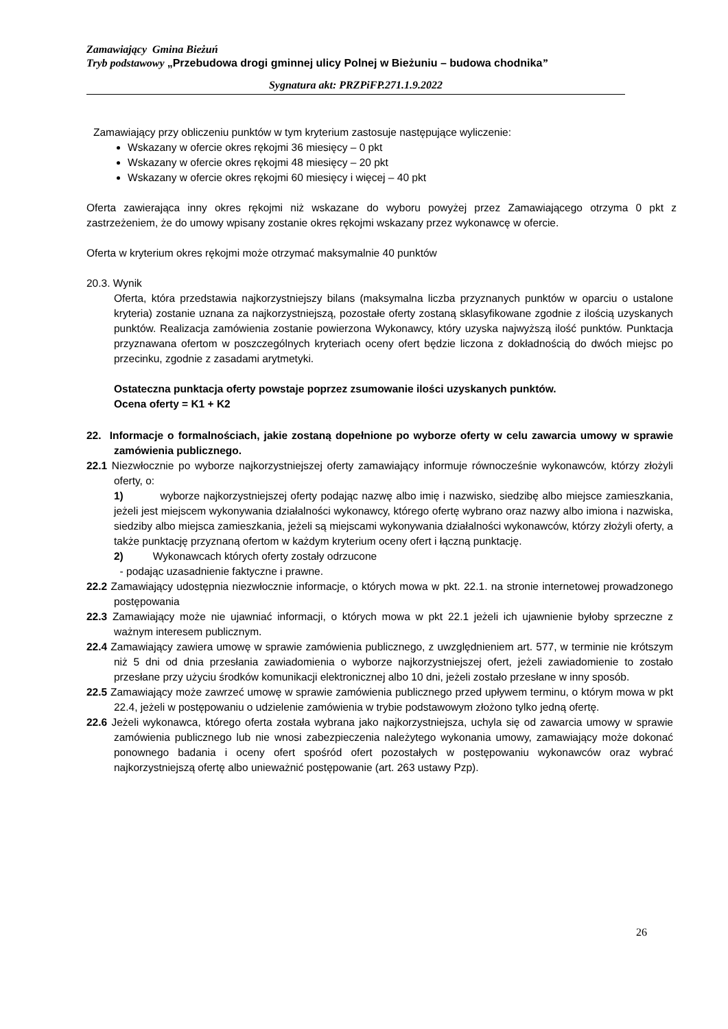Zamawiający Gmina Bieżuń
Tryb podstawowy „Przebudowa drogi gminnej ulicy Polnej w Bieżuniu – budowa chodnika”
Sygnatura akt: PRZPiFP.271.1.9.2022
Zamawiający przy obliczeniu punktów w tym kryterium zastosuje następujące wyliczenie:
Wskazany w ofercie okres rękojmi 36 miesięcy – 0 pkt
Wskazany w ofercie okres rękojmi 48 miesięcy – 20 pkt
Wskazany w ofercie okres rękojmi 60 miesięcy i więcej – 40 pkt
Oferta zawierająca inny okres rękojmi niż wskazane do wyboru powyżej przez Zamawiającego otrzyma 0 pkt z zastrzeżeniem, że do umowy wpisany zostanie okres rękojmi wskazany przez wykonawcę w ofercie.
Oferta w kryterium okres rękojmi może otrzymać maksymalnie 40 punktów
20.3. Wynik
Oferta, która przedstawia najkorzystniejszy bilans (maksymalna liczba przyznanych punktów w oparciu o ustalone kryteria) zostanie uznana za najkorzystniejszą, pozostałe oferty zostaną sklasyfikowane zgodnie z ilością uzyskanych punktów. Realizacja zamówienia zostanie powierzona Wykonawcy, który uzyska najwyższą ilość punktów. Punktacja przyznawana ofertom w poszczególnych kryteriach oceny ofert będzie liczona z dokładnością do dwóch miejsc po przecinku, zgodnie z zasadami arytmetyki.
Ostateczna punktacja oferty powstaje poprzez zsumowanie ilości uzyskanych punktów.
Ocena oferty = K1 + K2
22. Informacje o formalnościach, jakie zostaną dopełnione po wyborze oferty w celu zawarcia umowy w sprawie zamówienia publicznego.
22.1 Niezwłocznie po wyborze najkorzystniejszej oferty zamawiający informuje równocześnie wykonawców, którzy złożyli oferty, o:
1) wyborze najkorzystniejszej oferty podając nazwę albo imię i nazwisko, siedzibę albo miejsce zamieszkania, jeżeli jest miejscem wykonywania działalności wykonawcy, którego ofertę wybrano oraz nazwy albo imiona i nazwiska, siedziby albo miejsca zamieszkania, jeżeli są miejscami wykonywania działalności wykonawców, którzy złożyli oferty, a także punktację przyznaną ofertom w każdym kryterium oceny ofert i łączną punktację.
2) Wykonawcach których oferty zostały odrzucone
- podając uzasadnienie faktyczne i prawne.
22.2 Zamawiający udostępnia niezwłocznie informacje, o których mowa w pkt. 22.1. na stronie internetowej prowadzonego postępowania
22.3 Zamawiający może nie ujawniać informacji, o których mowa w pkt 22.1 jeżeli ich ujawnienie byłoby sprzeczne z ważnym interesem publicznym.
22.4 Zamawiający zawiera umowę w sprawie zamówienia publicznego, z uwzględnieniem art. 577, w terminie nie krótszym niż 5 dni od dnia przesłania zawiadomienia o wyborze najkorzystniejszej ofert, jeżeli zawiadomienie to zostało przesłane przy użyciu środków komunikacji elektronicznej albo 10 dni, jeżeli zostało przesłane w inny sposób.
22.5 Zamawiający może zawrzeć umowę w sprawie zamówienia publicznego przed upływem terminu, o którym mowa w pkt 22.4, jeżeli w postępowaniu o udzielenie zamówienia w trybie podstawowym złożono tylko jedną ofertę.
22.6 Jeżeli wykonawca, którego oferta została wybrana jako najkorzystniejsza, uchyla się od zawarcia umowy w sprawie zamówienia publicznego lub nie wnosi zabezpieczenia należytego wykonania umowy, zamawiający może dokonać ponownego badania i oceny ofert spośród ofert pozostałych w postępowaniu wykonawców oraz wybrać najkorzystniejszą ofertę albo unieważnić postępowanie (art. 263 ustawy Pzp).
26